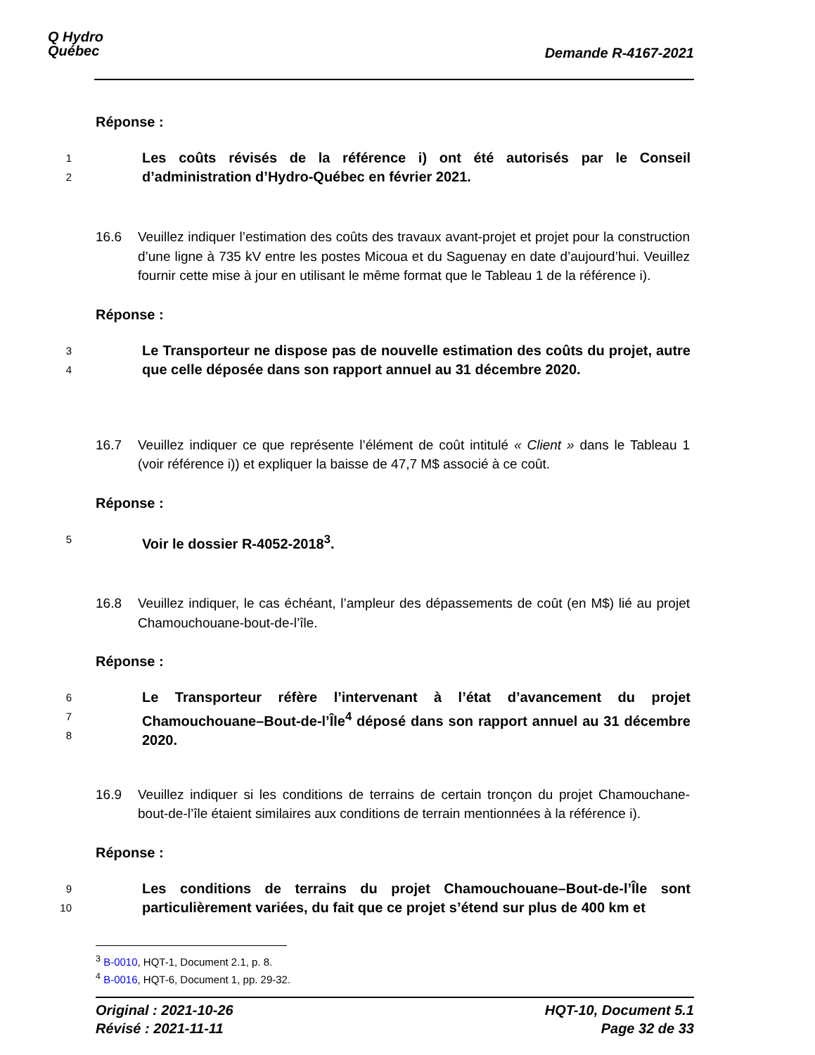Q Hydro
Québec
Demande R-4167-2021
Réponse :
1
2
Les coûts révisés de la référence i) ont été autorisés par le Conseil d’administration d’Hydro-Québec en février 2021.
16.6 Veuillez indiquer l’estimation des coûts des travaux avant-projet et projet pour la construction d’une ligne à 735 kV entre les postes Micoua et du Saguenay en date d’aujourd’hui. Veuillez fournir cette mise à jour en utilisant le même format que le Tableau 1 de la référence i).
Réponse :
3
4
Le Transporteur ne dispose pas de nouvelle estimation des coûts du projet, autre que celle déposée dans son rapport annuel au 31 décembre 2020.
16.7 Veuillez indiquer ce que représente l’élément de coût intitulé « Client » dans le Tableau 1 (voir référence i)) et expliquer la baisse de 47,7 M$ associé à ce coût.
Réponse :
5
Voir le dossier R-4052-2018<sup>3</sup>.
16.8 Veuillez indiquer, le cas échéant, l’ampleur des dépassements de coût (en M$) lié au projet Chamouchouane-bout-de-l’île.
Réponse :
6
7
8
Le Transporteur réfère l’intervenant à l’état d’avancement du projet Chamouchouane–Bout-de-l’Île<sup>4</sup> déposé dans son rapport annuel au 31 décembre 2020.
16.9 Veuillez indiquer si les conditions de terrains de certain tronçon du projet Chamouchane-bout-de-l’île étaient similaires aux conditions de terrain mentionnées à la référence i).
Réponse :
9
10
Les conditions de terrains du projet Chamouchouane–Bout-de-l’Île sont particulièrement variées, du fait que ce projet s’étend sur plus de 400 km et
<sup>3</sup> B-0010, HQT-1, Document 2.1, p. 8.
<sup>4</sup> B-0016, HQT-6, Document 1, pp. 29-32.
Original : 2021-10-26
Révisé : 2021-11-11
HQT-10, Document 5.1
Page 32 de 33